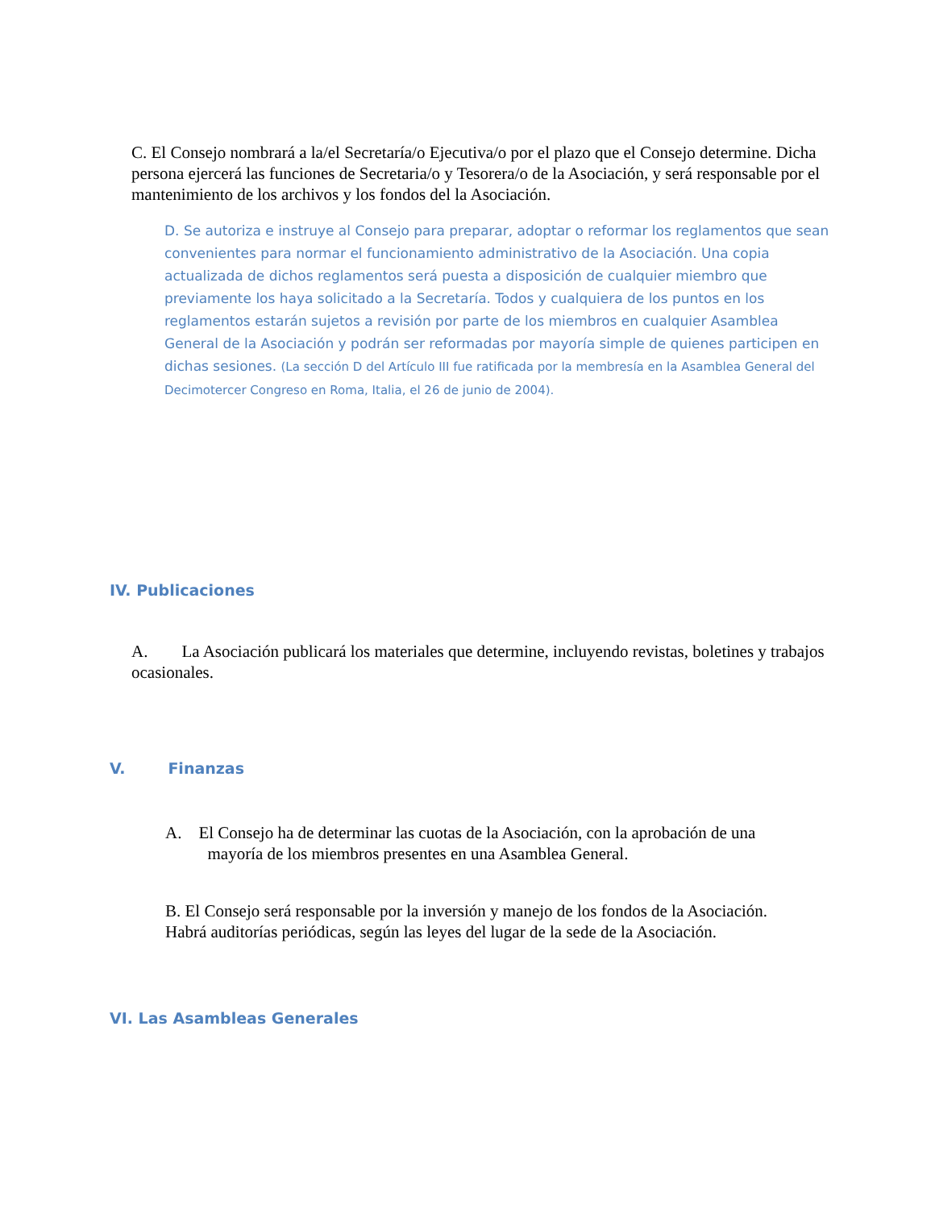C. El Consejo nombrará a la/el Secretaría/o Ejecutiva/o por el plazo que el Consejo determine. Dicha persona ejercerá las funciones de Secretaria/o y Tesorera/o de la Asociación, y será responsable por el mantenimiento de los archivos y los fondos del la Asociación.
D. Se autoriza e instruye al Consejo para preparar, adoptar o reformar los reglamentos que sean convenientes para normar el funcionamiento administrativo de la Asociación. Una copia actualizada de dichos reglamentos será puesta a disposición de cualquier miembro que previamente los haya solicitado a la Secretaría. Todos y cualquiera de los puntos en los reglamentos estarán sujetos a revisión por parte de los miembros en cualquier Asamblea General de la Asociación y podrán ser reformadas por mayoría simple de quienes participen en dichas sesiones. (La sección D del Artículo III fue ratificada por la membresía en la Asamblea General del Decimotercer Congreso en Roma, Italia, el 26 de junio de 2004).
IV. Publicaciones
A. La Asociación publicará los materiales que determine, incluyendo revistas, boletines y trabajos ocasionales.
V. Finanzas
A. El Consejo ha de determinar las cuotas de la Asociación, con la aprobación de una
mayoría de los miembros presentes en una Asamblea General.
B. El Consejo será responsable por la inversión y manejo de los fondos de la Asociación. Habrá auditorías periódicas, según las leyes del lugar de la sede de la Asociación.
VI. Las Asambleas Generales